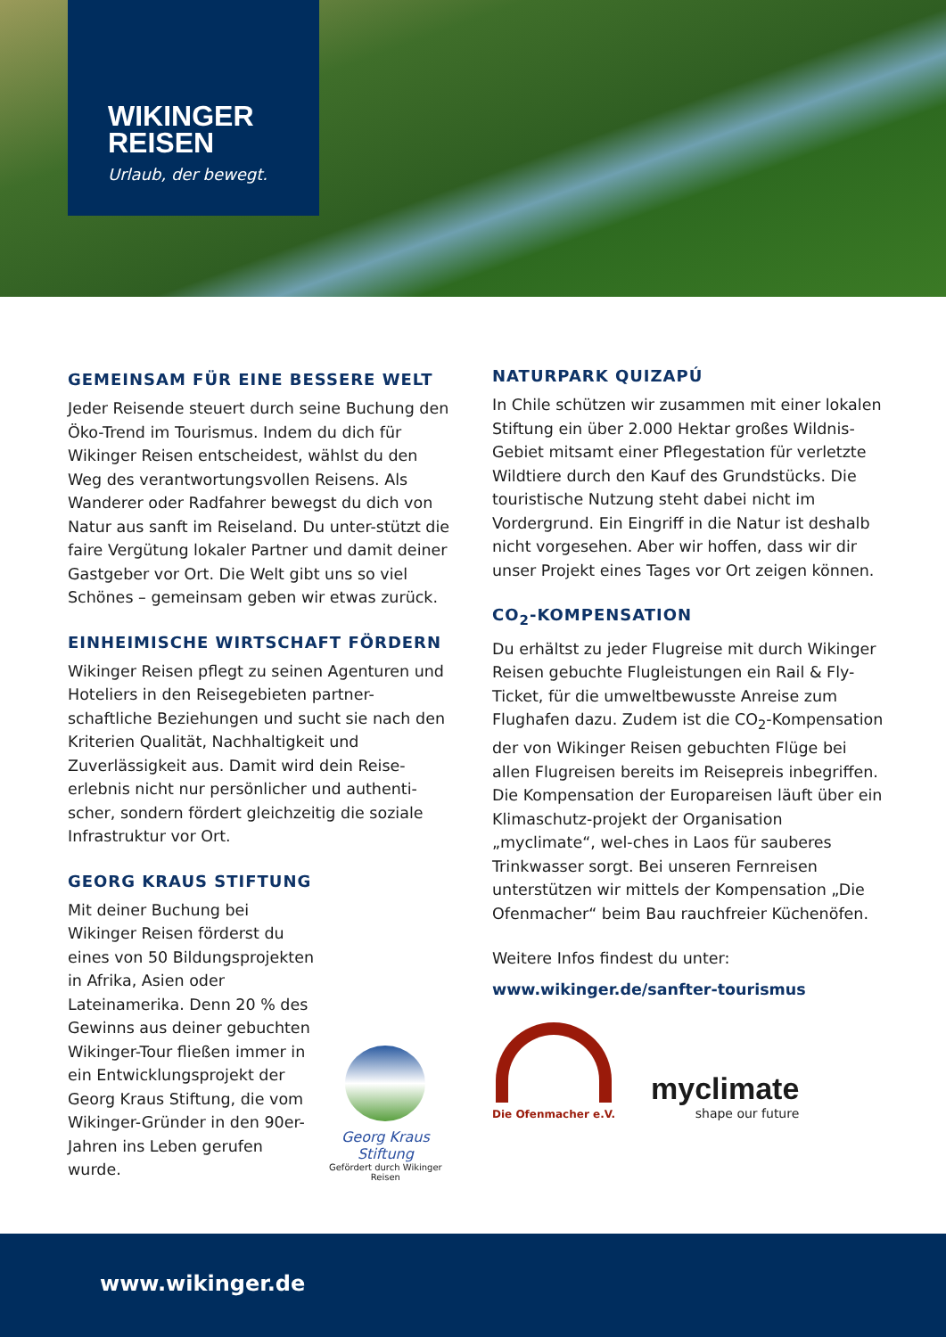WIKINGER
REISEN
Urlaub, der bewegt.
GEMEINSAM FÜR EINE BESSERE WELT
Jeder Reisende steuert durch seine Buchung den Öko-Trend im Tourismus. Indem du dich für Wikinger Reisen entscheidest, wählst du den Weg des verantwortungsvollen Reisens. Als Wanderer oder Radfahrer bewegst du dich von Natur aus sanft im Reiseland. Du unter-stützt die faire Vergütung lokaler Partner und damit deiner Gastgeber vor Ort. Die Welt gibt uns so viel Schönes – gemeinsam geben wir etwas zurück.
EINHEIMISCHE WIRTSCHAFT FÖRDERN
Wikinger Reisen pflegt zu seinen Agenturen und Hoteliers in den Reisegebieten partner-schaftliche Beziehungen und sucht sie nach den Kriterien Qualität, Nachhaltigkeit und Zuverlässigkeit aus. Damit wird dein Reise-erlebnis nicht nur persönlicher und authenti-scher, sondern fördert gleichzeitig die soziale Infrastruktur vor Ort.
GEORG KRAUS STIFTUNG
Mit deiner Buchung bei Wikinger Reisen förderst du eines von 50 Bildungsprojekten in Afrika, Asien oder Lateinamerika. Denn 20 % des Gewinns aus deiner gebuchten Wikinger-Tour fließen immer in ein Entwicklungsprojekt der Georg Kraus Stiftung, die vom Wikinger-Gründer in den 90er-Jahren ins Leben gerufen wurde.
Georg Kraus Stiftung
Gefördert durch Wikinger Reisen
NATURPARK QUIZAPÚ
In Chile schützen wir zusammen mit einer lokalen Stiftung ein über 2.000 Hektar großes Wildnis-Gebiet mitsamt einer Pflegestation für verletzte Wildtiere durch den Kauf des Grundstücks. Die touristische Nutzung steht dabei nicht im Vordergrund. Ein Eingriff in die Natur ist deshalb nicht vorgesehen. Aber wir hoffen, dass wir dir unser Projekt eines Tages vor Ort zeigen können.
CO<sub>2</sub>-KOMPENSATION
Du erhältst zu jeder Flugreise mit durch Wikinger Reisen gebuchte Flugleistungen ein Rail & Fly-Ticket, für die umweltbewusste Anreise zum Flughafen dazu. Zudem ist die CO<sub>2</sub>-Kompensation der von Wikinger Reisen gebuchten Flüge bei allen Flugreisen bereits im Reisepreis inbegriffen. Die Kompensation der Europareisen läuft über ein Klimaschutz-projekt der Organisation „myclimate“, wel-ches in Laos für sauberes Trinkwasser sorgt. Bei unseren Fernreisen unterstützen wir mittels der Kompensation „Die Ofenmacher“ beim Bau rauchfreier Küchenöfen.
Weitere Infos findest du unter:
www.wikinger.de/sanfter-tourismus
Die Ofenmacher e.V.
myclimate
shape our future
www.wikinger.de